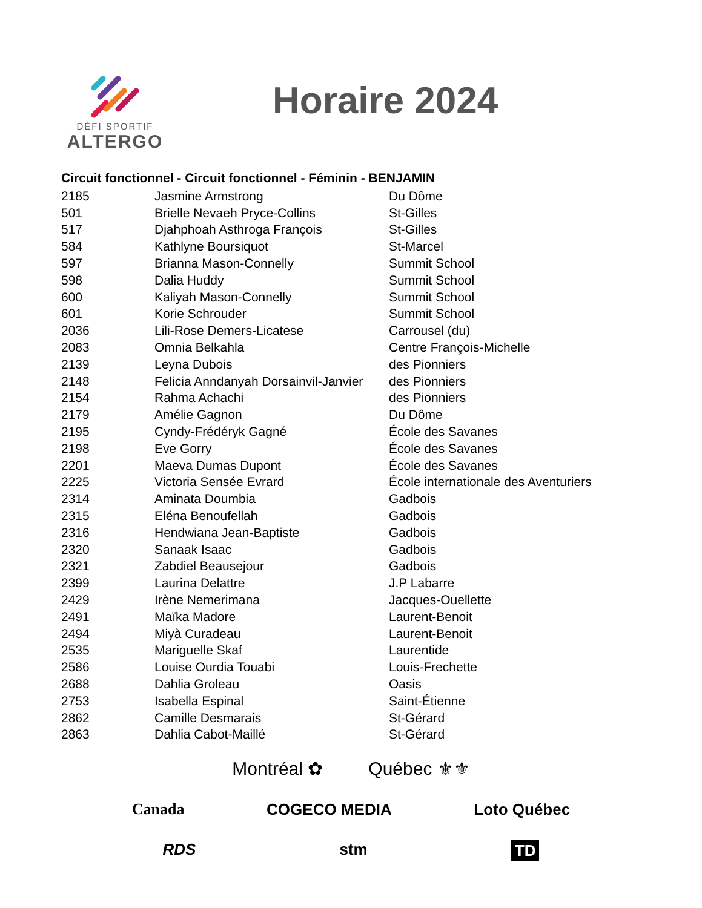DÉFI SPORTIF
ALTERGO
Horaire 2024
Circuit fonctionnel - Circuit fonctionnel - Féminin - BENJAMIN
| 2185 | Jasmine Armstrong | Du Dôme |
| 501 | Brielle Nevaeh Pryce-Collins | St-Gilles |
| 517 | Djahphoah Asthroga François | St-Gilles |
| 584 | Kathlyne Boursiquot | St-Marcel |
| 597 | Brianna Mason-Connelly | Summit School |
| 598 | Dalia Huddy | Summit School |
| 600 | Kaliyah Mason-Connelly | Summit School |
| 601 | Korie Schrouder | Summit School |
| 2036 | Lili-Rose Demers-Licatese | Carrousel (du) |
| 2083 | Omnia Belkahla | Centre François-Michelle |
| 2139 | Leyna Dubois | des Pionniers |
| 2148 | Felicia Anndanyah Dorsainvil-Janvier | des Pionniers |
| 2154 | Rahma Achachi | des Pionniers |
| 2179 | Amélie Gagnon | Du Dôme |
| 2195 | Cyndy-Frédéryk Gagné | École des Savanes |
| 2198 | Eve Gorry | École des Savanes |
| 2201 | Maeva Dumas Dupont | École des Savanes |
| 2225 | Victoria Sensée Evrard | École internationale des Aventuriers |
| 2314 | Aminata Doumbia | Gadbois |
| 2315 | Eléna Benoufellah | Gadbois |
| 2316 | Hendwiana Jean-Baptiste | Gadbois |
| 2320 | Sanaak Isaac | Gadbois |
| 2321 | Zabdiel Beausejour | Gadbois |
| 2399 | Laurina Delattre | J.P Labarre |
| 2429 | Irène Nemerimana | Jacques-Ouellette |
| 2491 | Maïka Madore | Laurent-Benoit |
| 2494 | Miyà Curadeau | Laurent-Benoit |
| 2535 | Mariguelle Skaf | Laurentide |
| 2586 | Louise Ourdia Touabi | Louis-Frechette |
| 2688 | Dahlia Groleau | Oasis |
| 2753 | Isabella Espinal | Saint-Étienne |
| 2862 | Camille Desmarais | St-Gérard |
| 2863 | Dahlia Cabot-Maillé | St-Gérard |
Montréal ✿ Québec ⚜⚜
Canada COGECO MEDIA Loto Québec
RDS stm TD